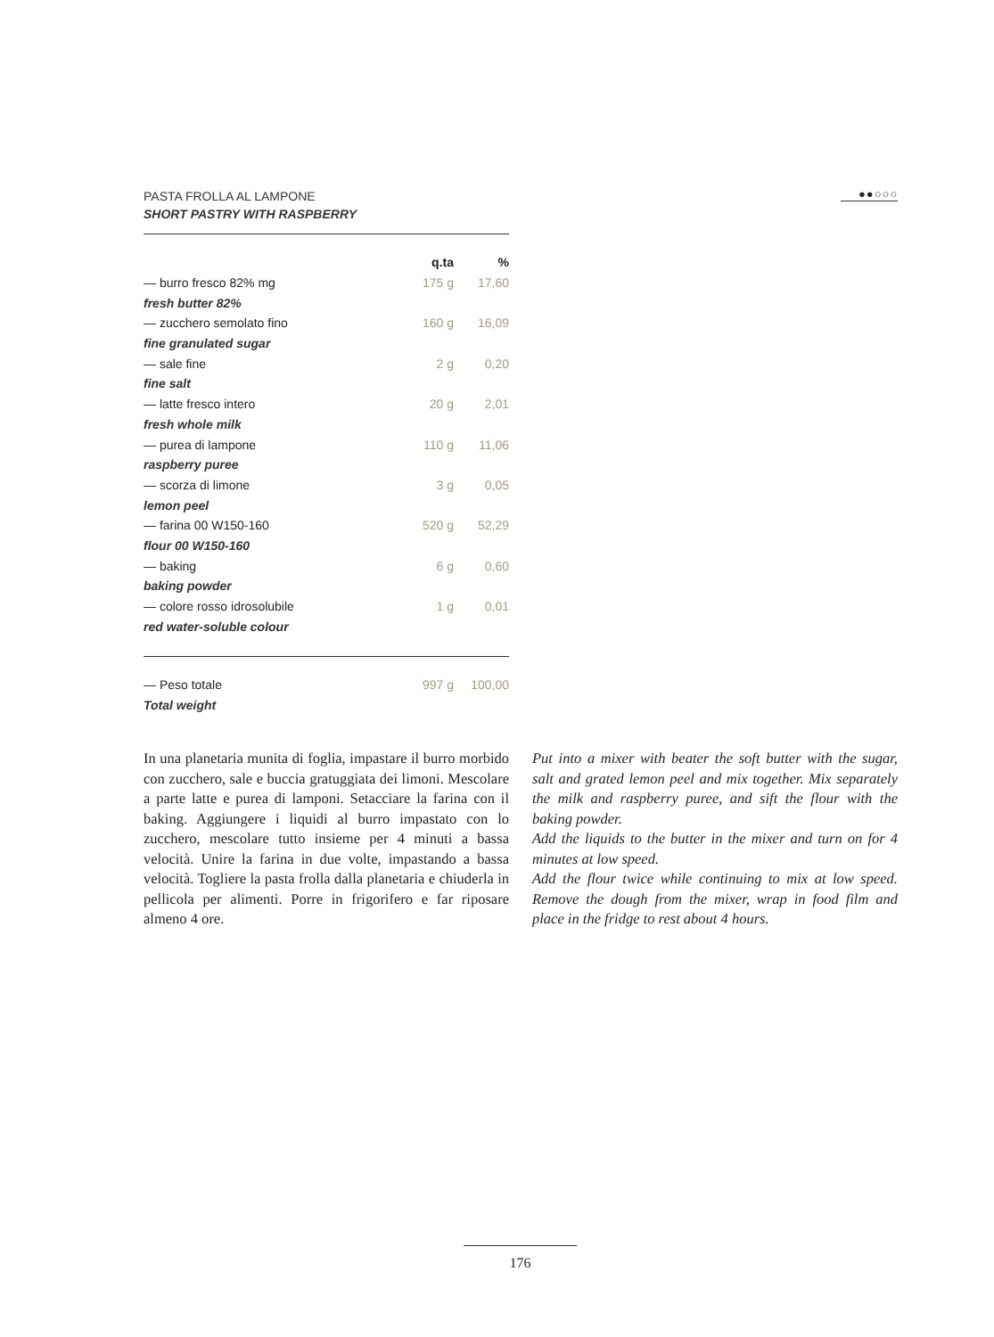●●○○○
PASTA FROLLA AL LAMPONE
SHORT PASTRY WITH RASPBERRY
| | q.ta | % |
| --- | --- | --- |
| — burro fresco 82% mg | 175 g | 17,60 |
| fresh butter 82% | | |
| — zucchero semolato fino | 160 g | 16,09 |
| fine granulated sugar | | |
| — sale fine | 2 g | 0,20 |
| fine salt | | |
| — latte fresco intero | 20 g | 2,01 |
| fresh whole milk | | |
| — purea di lampone | 110 g | 11,06 |
| raspberry puree | | |
| — scorza di limone | 3 g | 0,05 |
| lemon peel | | |
| — farina 00 W150-160 | 520 g | 52,29 |
| flour 00 W150-160 | | |
| — baking | 6 g | 0,60 |
| baking powder | | |
| — colore rosso idrosolubile | 1 g | 0,01 |
| red water-soluble colour | | |
| — Peso totale | 997 g | 100,00 |
| Total weight | | |
In una planetaria munita di foglia, impastare il burro morbido con zucchero, sale e buccia gratuggiata dei limoni. Mescolare a parte latte e purea di lamponi. Setacciare la farina con il baking. Aggiungere i liquidi al burro impastato con lo zucchero, mescolare tutto insieme per 4 minuti a bassa velocità. Unire la farina in due volte, impastando a bassa velocità. Togliere la pasta frolla dalla planetaria e chiuderla in pellicola per alimenti. Porre in frigorifero e far riposare almeno 4 ore.
Put into a mixer with beater the soft butter with the sugar, salt and grated lemon peel and mix together. Mix separately the milk and raspberry puree, and sift the flour with the baking powder.
Add the liquids to the butter in the mixer and turn on for 4 minutes at low speed.
Add the flour twice while continuing to mix at low speed. Remove the dough from the mixer, wrap in food film and place in the fridge to rest about 4 hours.
176